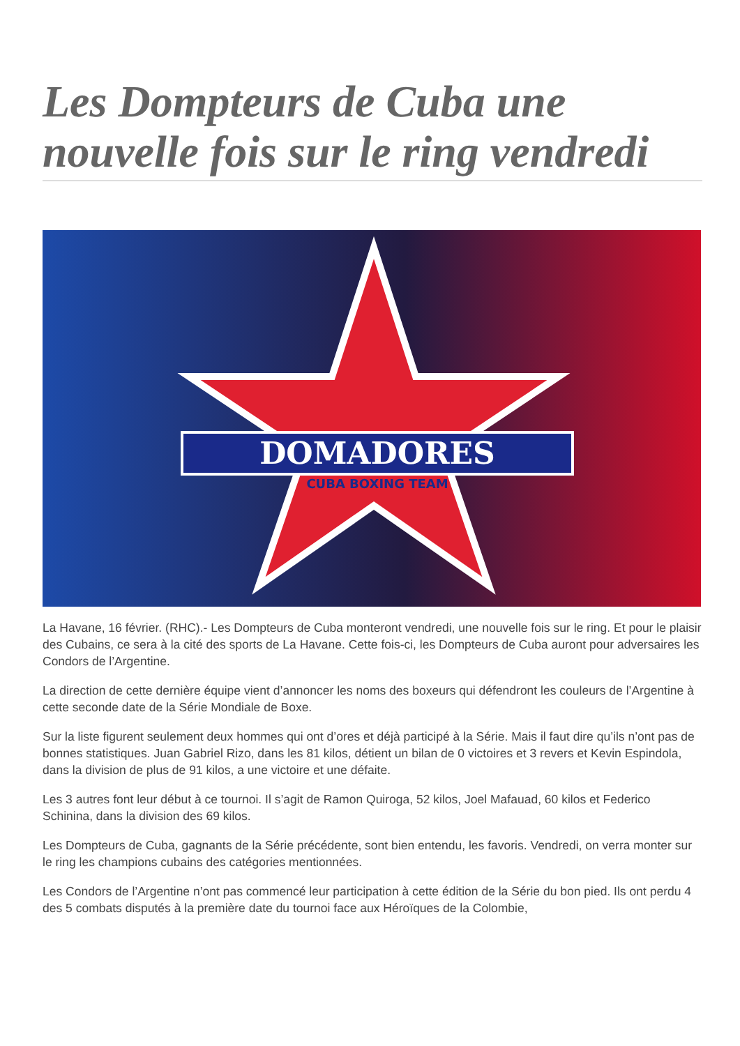Les Dompteurs de Cuba une nouvelle fois sur le ring vendredi
DOMADORES
CUBA BOXING TEAM
La Havane, 16 février. (RHC).- Les Dompteurs de Cuba monteront vendredi, une nouvelle fois sur le ring. Et pour le plaisir des Cubains, ce sera à la cité des sports de La Havane. Cette fois-ci, les Dompteurs de Cuba auront pour adversaires les Condors de l’Argentine.
La direction de cette dernière équipe vient d’annoncer les noms des boxeurs qui défendront les couleurs de l’Argentine à cette seconde date de la Série Mondiale de Boxe.
Sur la liste figurent seulement deux hommes qui ont d’ores et déjà participé à la Série. Mais il faut dire qu’ils n’ont pas de bonnes statistiques. Juan Gabriel Rizo, dans les 81 kilos, détient un bilan de 0 victoires et 3 revers et Kevin Espindola, dans la division de plus de 91 kilos, a une victoire et une défaite.
Les 3 autres font leur début à ce tournoi. Il s’agit de Ramon Quiroga, 52 kilos, Joel Mafauad, 60 kilos et Federico Schinina, dans la division des 69 kilos.
Les Dompteurs de Cuba, gagnants de la Série précédente, sont bien entendu, les favoris. Vendredi, on verra monter sur le ring les champions cubains des catégories mentionnées.
Les Condors de l’Argentine n’ont pas commencé leur participation à cette édition de la Série du bon pied. Ils ont perdu 4 des 5 combats disputés à la première date du tournoi face aux Héroïques de la Colombie,